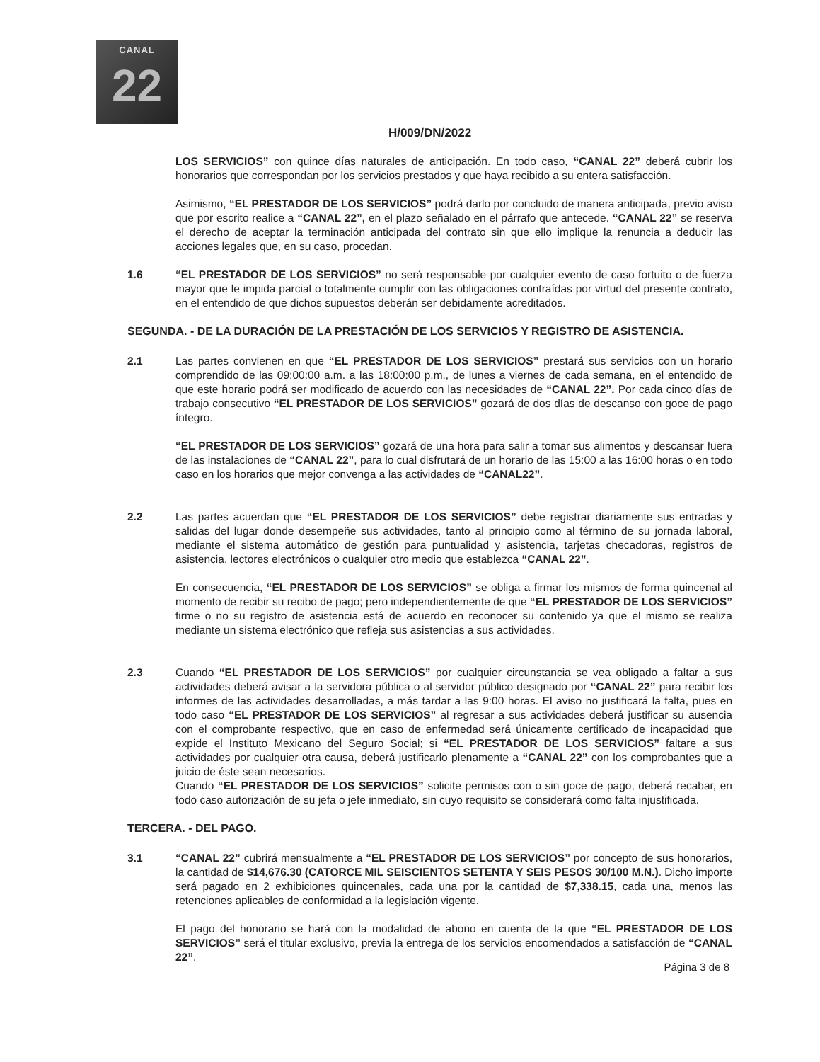CANAL
22
H/009/DN/2022
LOS SERVICIOS” con quince días naturales de anticipación. En todo caso, “CANAL 22” deberá cubrir los honorarios que correspondan por los servicios prestados y que haya recibido a su entera satisfacción.
Asimismo, “EL PRESTADOR DE LOS SERVICIOS” podrá darlo por concluido de manera anticipada, previo aviso que por escrito realice a “CANAL 22”, en el plazo señalado en el párrafo que antecede. “CANAL 22” se reserva el derecho de aceptar la terminación anticipada del contrato sin que ello implique la renuncia a deducir las acciones legales que, en su caso, procedan.
1.6 “EL PRESTADOR DE LOS SERVICIOS” no será responsable por cualquier evento de caso fortuito o de fuerza mayor que le impida parcial o totalmente cumplir con las obligaciones contraídas por virtud del presente contrato, en el entendido de que dichos supuestos deberán ser debidamente acreditados.
SEGUNDA. - DE LA DURACIÓN DE LA PRESTACIÓN DE LOS SERVICIOS Y REGISTRO DE ASISTENCIA.
2.1 Las partes convienen en que “EL PRESTADOR DE LOS SERVICIOS” prestará sus servicios con un horario comprendido de las 09:00:00 a.m. a las 18:00:00 p.m., de lunes a viernes de cada semana, en el entendido de que este horario podrá ser modificado de acuerdo con las necesidades de “CANAL 22”. Por cada cinco días de trabajo consecutivo “EL PRESTADOR DE LOS SERVICIOS” gozará de dos días de descanso con goce de pago íntegro.
“EL PRESTADOR DE LOS SERVICIOS” gozará de una hora para salir a tomar sus alimentos y descansar fuera de las instalaciones de “CANAL 22”, para lo cual disfrutará de un horario de las 15:00 a las 16:00 horas o en todo caso en los horarios que mejor convenga a las actividades de “CANAL22”.
2.2 Las partes acuerdan que “EL PRESTADOR DE LOS SERVICIOS” debe registrar diariamente sus entradas y salidas del lugar donde desempeñe sus actividades, tanto al principio como al término de su jornada laboral, mediante el sistema automático de gestión para puntualidad y asistencia, tarjetas checadoras, registros de asistencia, lectores electrónicos o cualquier otro medio que establezca “CANAL 22”.
En consecuencia, “EL PRESTADOR DE LOS SERVICIOS” se obliga a firmar los mismos de forma quincenal al momento de recibir su recibo de pago; pero independientemente de que “EL PRESTADOR DE LOS SERVICIOS” firme o no su registro de asistencia está de acuerdo en reconocer su contenido ya que el mismo se realiza mediante un sistema electrónico que refleja sus asistencias a sus actividades.
2.3 Cuando “EL PRESTADOR DE LOS SERVICIOS” por cualquier circunstancia se vea obligado a faltar a sus actividades deberá avisar a la servidora pública o al servidor público designado por “CANAL 22” para recibir los informes de las actividades desarrolladas, a más tardar a las 9:00 horas. El aviso no justificará la falta, pues en todo caso “EL PRESTADOR DE LOS SERVICIOS” al regresar a sus actividades deberá justificar su ausencia con el comprobante respectivo, que en caso de enfermedad será únicamente certificado de incapacidad que expide el Instituto Mexicano del Seguro Social; si “EL PRESTADOR DE LOS SERVICIOS” faltare a sus actividades por cualquier otra causa, deberá justificarlo plenamente a “CANAL 22” con los comprobantes que a juicio de éste sean necesarios.
Cuando “EL PRESTADOR DE LOS SERVICIOS” solicite permisos con o sin goce de pago, deberá recabar, en todo caso autorización de su jefa o jefe inmediato, sin cuyo requisito se considerará como falta injustificada.
TERCERA. - DEL PAGO.
3.1 “CANAL 22” cubrirá mensualmente a “EL PRESTADOR DE LOS SERVICIOS” por concepto de sus honorarios, la cantidad de $14,676.30 (CATORCE MIL SEISCIENTOS SETENTA Y SEIS PESOS 30/100 M.N.). Dicho importe será pagado en 2 exhibiciones quincenales, cada una por la cantidad de $7,338.15, cada una, menos las retenciones aplicables de conformidad a la legislación vigente.
El pago del honorario se hará con la modalidad de abono en cuenta de la que “EL PRESTADOR DE LOS SERVICIOS” será el titular exclusivo, previa la entrega de los servicios encomendados a satisfacción de “CANAL 22”.
Página 3 de 8